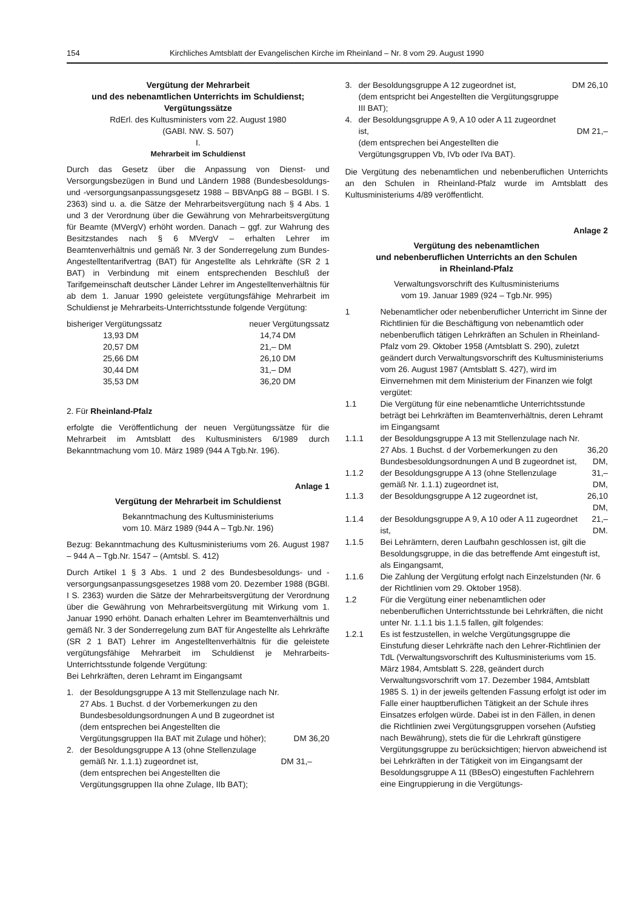154 Kirchliches Amtsblatt der Evangelischen Kirche im Rheinland – Nr. 8 vom 29. August 1990
Vergütung der Mehrarbeit
und des nebenamtlichen Unterrichts im Schuldienst;
Vergütungssätze
RdErl. des Kultusministers vom 22. August 1980
(GABl. NW. S. 507)
I.
Mehrarbeit im Schuldienst
Durch das Gesetz über die Anpassung von Dienst- und Versorgungsbezügen in Bund und Ländern 1988 (Bundesbesoldungs- und -versorgungsanpassungsgesetz 1988 – BBVAnpG 88 – BGBl. I S. 2363) sind u. a. die Sätze der Mehrarbeitsvergütung nach § 4 Abs. 1 und 3 der Verordnung über die Gewährung von Mehrarbeitsvergütung für Beamte (MVergV) erhöht worden. Danach – ggf. zur Wahrung des Besitzstandes nach § 6 MVergV – erhalten Lehrer im Beamtenverhältnis und gemäß Nr. 3 der Sonderregelung zum Bundes-Angestelltentarifvertrag (BAT) für Angestellte als Lehrkräfte (SR 2 1 BAT) in Verbindung mit einem entsprechenden Beschluß der Tarifgemeinschaft deutscher Länder Lehrer im Angestelltenverhältnis für ab dem 1. Januar 1990 geleistete vergütungsfähige Mehrarbeit im Schuldienst je Mehrarbeits-Unterrichtsstunde folgende Vergütung:
| bisheriger Vergütungssatz | neuer Vergütungssatz |
| --- | --- |
| 13,93 DM | 14,74 DM |
| 20,57 DM | 21,– DM |
| 25,66 DM | 26,10 DM |
| 30,44 DM | 31,– DM |
| 35,53 DM | 36,20 DM |
2. Für Rheinland-Pfalz
erfolgte die Veröffentlichung der neuen Vergütungssätze für die Mehrarbeit im Amtsblatt des Kultusministers 6/1989 durch Bekanntmachung vom 10. März 1989 (944 A Tgb.Nr. 196).
Anlage 1
Vergütung der Mehrarbeit im Schuldienst
Bekanntmachung des Kultusministeriums
vom 10. März 1989 (944 A – Tgb.Nr. 196)
Bezug: Bekanntmachung des Kultusministeriums vom 26. August 1987 – 944 A – Tgb.Nr. 1547 – (Amtsbl. S. 412)
Durch Artikel 1 § 3 Abs. 1 und 2 des Bundesbesoldungs- und -versorgungsanpassungsgesetzes 1988 vom 20. Dezember 1988 (BGBl. I S. 2363) wurden die Sätze der Mehrarbeitsvergütung der Verordnung über die Gewährung von Mehrarbeitsvergütung mit Wirkung vom 1. Januar 1990 erhöht. Danach erhalten Lehrer im Beamtenverhältnis und gemäß Nr. 3 der Sonderregelung zum BAT für Angestellte als Lehrkräfte (SR 2 1 BAT) Lehrer im Angestelltenverhältnis für die geleistete vergütungsfähige Mehrarbeit im Schuldienst je Mehrarbeits-Unterrichtsstunde folgende Vergütung:
Bei Lehrkräften, deren Lehramt im Eingangsamt
| 1. | der Besoldungsgruppe A 13 mit Stellenzulage nach Nr. 27 Abs. 1 Buchst. d der Vorbemerkungen zu den Bundesbesoldungsordnungen A und B zugeordnet ist (dem entsprechen bei Angestellten die Vergütungsgruppen IIa BAT mit Zulage und höher); | DM 36,20 |
| 2. | der Besoldungsgruppe A 13 (ohne Stellenzulage gemäß Nr. 1.1.1) zugeordnet ist, (dem entsprechen bei Angestellten die Vergütungsgruppen IIa ohne Zulage, IIb BAT); | DM 31,– |
| 3. | der Besoldungsgruppe A 12 zugeordnet ist, (dem entspricht bei Angestellten die Vergütungsgruppe III BAT); | DM 26,10 |
| 4. | der Besoldungsgruppe A 9, A 10 oder A 11 zugeordnet ist, (dem entsprechen bei Angestellten die Vergütungsgruppen Vb, IVb oder IVa BAT). | DM 21,– |
Die Vergütung des nebenamtlichen und nebenberuflichen Unterrichts an den Schulen in Rheinland-Pfalz wurde im Amtsblatt des Kultusministeriums 4/89 veröffentlicht.
Anlage 2
Vergütung des nebenamtlichen
und nebenberuflichen Unterrichts an den Schulen
in Rheinland-Pfalz
Verwaltungsvorschrift des Kultusministeriums
vom 19. Januar 1989 (924 – Tgb.Nr. 995)
| 1 | Nebenamtlicher oder nebenberuflicher Unterricht im Sinne der Richtlinien für die Beschäftigung von nebenamtlich oder nebenberuflich tätigen Lehrkräften an Schulen in Rheinland-Pfalz vom 29. Oktober 1958 (Amtsblatt S. 290), zuletzt geändert durch Verwaltungsvorschrift des Kultusministeriums vom 26. August 1987 (Amtsblatt S. 427), wird im Einvernehmen mit dem Ministerium der Finanzen wie folgt vergütet: | |
| 1.1 | Die Vergütung für eine nebenamtliche Unterrichtsstunde beträgt bei Lehrkräften im Beamtenverhältnis, deren Lehramt im Eingangsamt | |
| 1.1.1 | der Besoldungsgruppe A 13 mit Stellenzulage nach Nr. 27 Abs. 1 Buchst. d der Vorbemerkungen zu den Bundesbesoldungsordnungen A und B zugeordnet ist, | 36,20 DM, |
| 1.1.2 | der Besoldungsgruppe A 13 (ohne Stellenzulage gemäß Nr. 1.1.1) zugeordnet ist, | 31,– DM, |
| 1.1.3 | der Besoldungsgruppe A 12 zugeordnet ist, | 26,10 DM, |
| 1.1.4 | der Besoldungsgruppe A 9, A 10 oder A 11 zugeordnet ist, | 21,– DM. |
| 1.1.5 | Bei Lehrämtern, deren Laufbahn geschlossen ist, gilt die Besoldungsgruppe, in die das betreffende Amt eingestuft ist, als Eingangsamt, | |
| 1.1.6 | Die Zahlung der Vergütung erfolgt nach Einzelstunden (Nr. 6 der Richtlinien vom 29. Oktober 1958). | |
| 1.2 | Für die Vergütung einer nebenamtlichen oder nebenberuflichen Unterrichtsstunde bei Lehrkräften, die nicht unter Nr. 1.1.1 bis 1.1.5 fallen, gilt folgendes: | |
| 1.2.1 | Es ist festzustellen, in welche Vergütungsgruppe die Einstufung dieser Lehrkräfte nach den Lehrer-Richtlinien der TdL (Verwaltungsvorschrift des Kultusministeriums vom 15. März 1984, Amtsblatt S. 228, geändert durch Verwaltungsvorschrift vom 17. Dezember 1984, Amtsblatt 1985 S. 1) in der jeweils geltenden Fassung erfolgt ist oder im Falle einer hauptberuflichen Tätigkeit an der Schule ihres Einsatzes erfolgen würde. Dabei ist in den Fällen, in denen die Richtlinien zwei Vergütungsgruppen vorsehen (Aufstieg nach Bewährung), stets die für die Lehrkraft günstigere Vergütungsgruppe zu berücksichtigen; hiervon abweichend ist bei Lehrkräften in der Tätigkeit von im Eingangsamt der Besoldungsgruppe A 11 (BBesO) eingestuften Fachlehrern eine Eingruppierung in die Vergütungs- | |